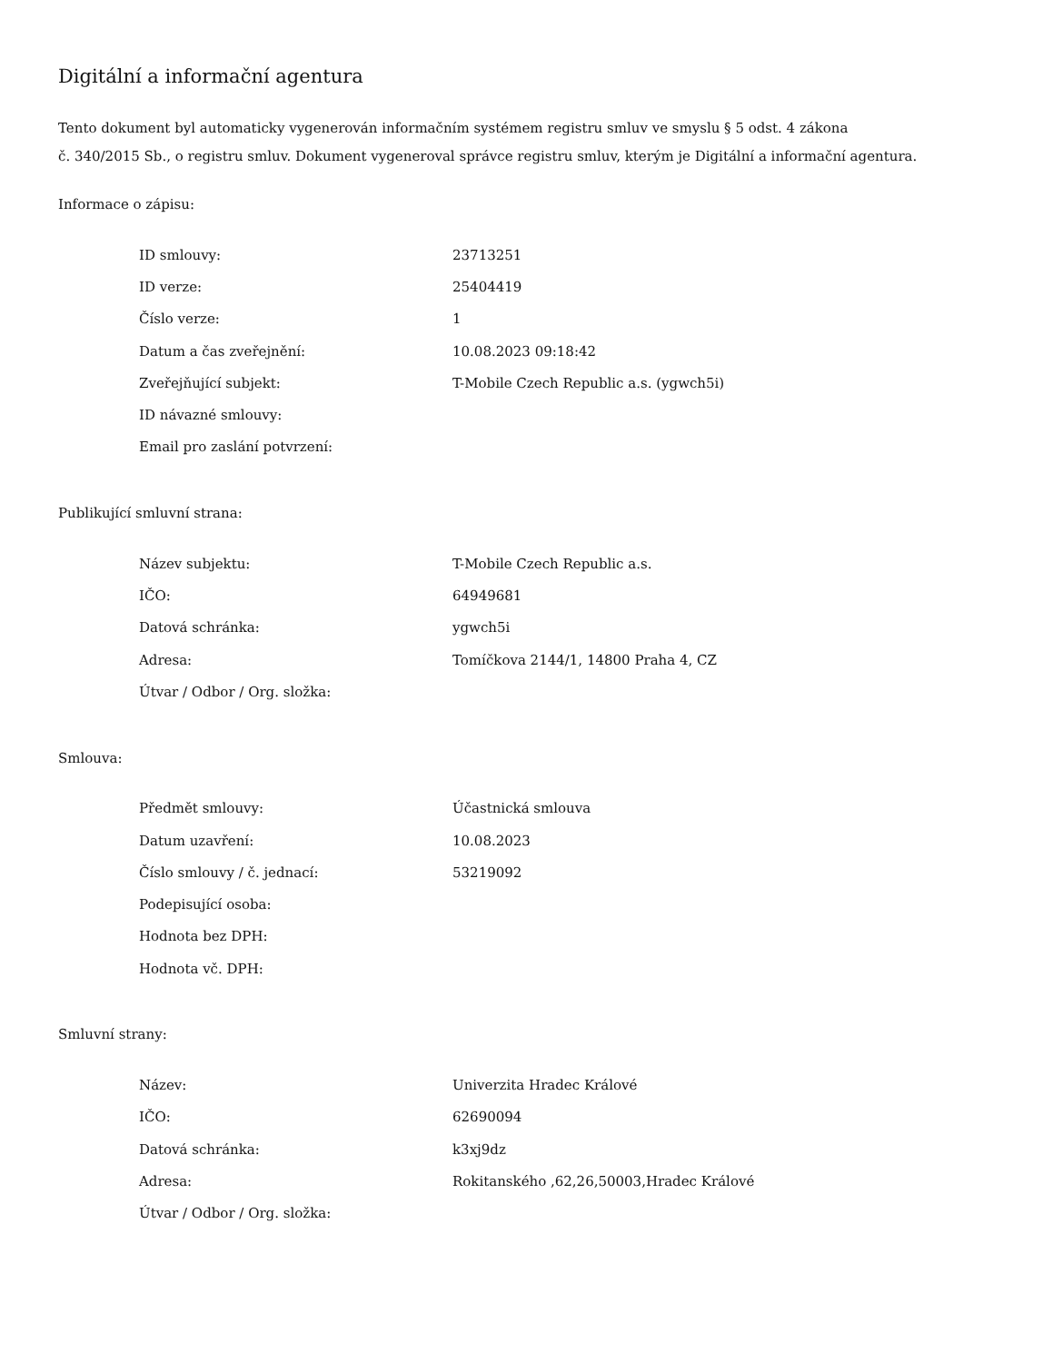Digitální a informační agentura
Tento dokument byl automaticky vygenerován informačním systémem registru smluv ve smyslu § 5 odst. 4 zákona
č. 340/2015 Sb., o registru smluv. Dokument vygeneroval správce registru smluv, kterým je Digitální a informační agentura.
Informace o zápisu:
| ID smlouvy: | 23713251 |
| ID verze: | 25404419 |
| Číslo verze: | 1 |
| Datum a čas zveřejnění: | 10.08.2023 09:18:42 |
| Zveřejňující subjekt: | T-Mobile Czech Republic a.s. (ygwch5i) |
| ID návazné smlouvy: | |
| Email pro zaslání potvrzení: | |
Publikující smluvní strana:
| Název subjektu: | T-Mobile Czech Republic a.s. |
| IČO: | 64949681 |
| Datová schránka: | ygwch5i |
| Adresa: | Tomíčkova 2144/1, 14800 Praha 4, CZ |
| Útvar / Odbor / Org. složka: | |
Smlouva:
| Předmět smlouvy: | Účastnická smlouva |
| Datum uzavření: | 10.08.2023 |
| Číslo smlouvy / č. jednací: | 53219092 |
| Podepisující osoba: | |
| Hodnota bez DPH: | |
| Hodnota vč. DPH: | |
Smluvní strany:
| Název: | Univerzita Hradec Králové |
| IČO: | 62690094 |
| Datová schránka: | k3xj9dz |
| Adresa: | Rokitanského ,62,26,50003,Hradec Králové |
| Útvar / Odbor / Org. složka: | |